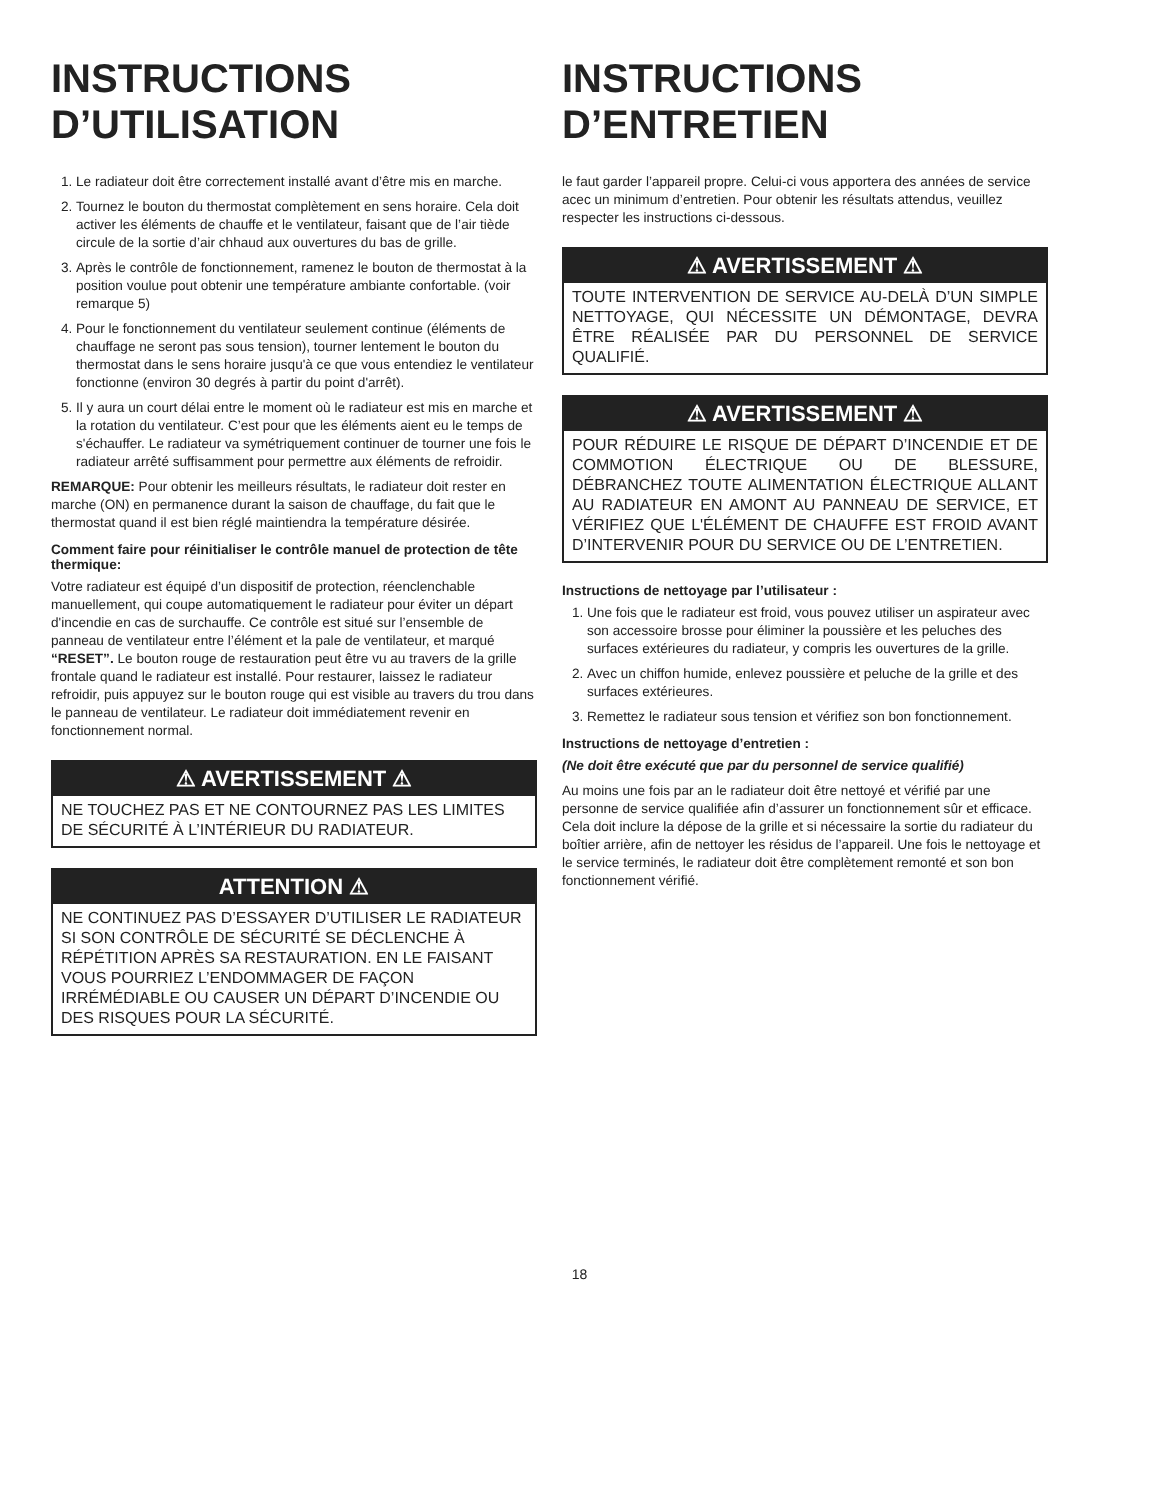INSTRUCTIONS D’UTILISATION
1. Le radiateur doit être correctement installé avant d’être mis en marche.
2. Tournez le bouton du thermostat complètement en sens horaire. Cela doit activer les éléments de chauffe et le ventilateur, faisant que de l’air tiède circule de la sortie d’air chhaud aux ouvertures du bas de grille.
3. Après le contrôle de fonctionnement, ramenez le bouton de thermostat à la position voulue pout obtenir une température ambiante confortable. (voir remarque 5)
4. Pour le fonctionnement du ventilateur seulement continue (éléments de chauffage ne seront pas sous tension), tourner lentement le bouton du thermostat dans le sens horaire jusqu'à ce que vous entendiez le ventilateur fonctionne (environ 30 degrés à partir du point d'arrêt).
5. Il y aura un court délai entre le moment où le radiateur est mis en marche et la rotation du ventilateur. C’est pour que les éléments aient eu le temps de s'échauffer. Le radiateur va symétriquement continuer de tourner une fois le radiateur arrêté suffisamment pour permettre aux éléments de refroidir.
REMARQUE: Pour obtenir les meilleurs résultats, le radiateur doit rester en marche (ON) en permanence durant la saison de chauffage, du fait que le thermostat quand il est bien réglé maintiendra la température désirée.
Comment faire pour réinitialiser le contrôle manuel de protection de tête thermique:
Votre radiateur est équipé d’un dispositif de protection, réenclenchable manuellement, qui coupe automatiquement le radiateur pour éviter un départ d'incendie en cas de surchauffe. Ce contrôle est situé sur l’ensemble de panneau de ventilateur entre l’élément et la pale de ventilateur, et marqué “RESET”. Le bouton rouge de restauration peut être vu au travers de la grille frontale quand le radiateur est installé. Pour restaurer, laissez le radiateur refroidir, puis appuyez sur le bouton rouge qui est visible au travers du trou dans le panneau de ventilateur. Le radiateur doit immédiatement revenir en fonctionnement normal.
⚠ AVERTISSEMENT ⚠
NE TOUCHEZ PAS ET NE CONTOURNEZ PAS LES LIMITES DE SÉCURITÉ À L’INTÉRIEUR DU RADIATEUR.
ATTENTION ⚠
NE CONTINUEZ PAS D’ESSAYER D’UTILISER LE RADIATEUR SI SON CONTRÔLE DE SÉCURITÉ SE DÉCLENCHE À RÉPÉTITION APRÈS SA RESTAURATION. EN LE FAISANT VOUS POURRIEZ L’ENDOMMAGER DE FAÇON IRRÉMÉDIABLE OU CAUSER UN DÉPART D’INCENDIE OU DES RISQUES POUR LA SÉCURITÉ.
INSTRUCTIONS D’ENTRETIEN
le faut garder l’appareil propre. Celui-ci vous apportera des années de service acec un minimum d’entretien. Pour obtenir les résultats attendus, veuillez respecter les instructions ci-dessous.
⚠ AVERTISSEMENT ⚠
TOUTE INTERVENTION DE SERVICE AU-DELÀ D’UN SIMPLE NETTOYAGE, QUI NÉCESSITE UN DÉMONTAGE, DEVRA ÊTRE RÉALISÉE PAR DU PERSONNEL DE SERVICE QUALIFIÉ.
⚠ AVERTISSEMENT ⚠
POUR RÉDUIRE LE RISQUE DE DÉPART D’INCENDIE ET DE COMMOTION ÉLECTRIQUE OU DE BLESSURE, DÉBRANCHEZ TOUTE ALIMENTATION ÉLECTRIQUE ALLANT AU RADIATEUR EN AMONT AU PANNEAU DE SERVICE, ET VÉRIFIEZ QUE L'ÉLÉMENT DE CHAUFFE EST FROID AVANT D’INTERVENIR POUR DU SERVICE OU DE L’ENTRETIEN.
Instructions de nettoyage par l’utilisateur :
1. Une fois que le radiateur est froid, vous pouvez utiliser un aspirateur avec son accessoire brosse pour éliminer la poussière et les peluches des surfaces extérieures du radiateur, y compris les ouvertures de la grille.
2. Avec un chiffon humide, enlevez poussière et peluche de la grille et des surfaces extérieures.
3. Remettez le radiateur sous tension et vérifiez son bon fonctionnement.
Instructions de nettoyage d’entretien :
(Ne doit être exécuté que par du personnel de service qualifié)
Au moins une fois par an le radiateur doit être nettoyé et vérifié par une personne de service qualifiée afin d’assurer un fonctionnement sûr et efficace. Cela doit inclure la dépose de la grille et si nécessaire la sortie du radiateur du boîtier arrière, afin de nettoyer les résidus de l’appareil. Une fois le nettoyage et le service terminés, le radiateur doit être complètement remonté et son bon fonctionnement vérifié.
18